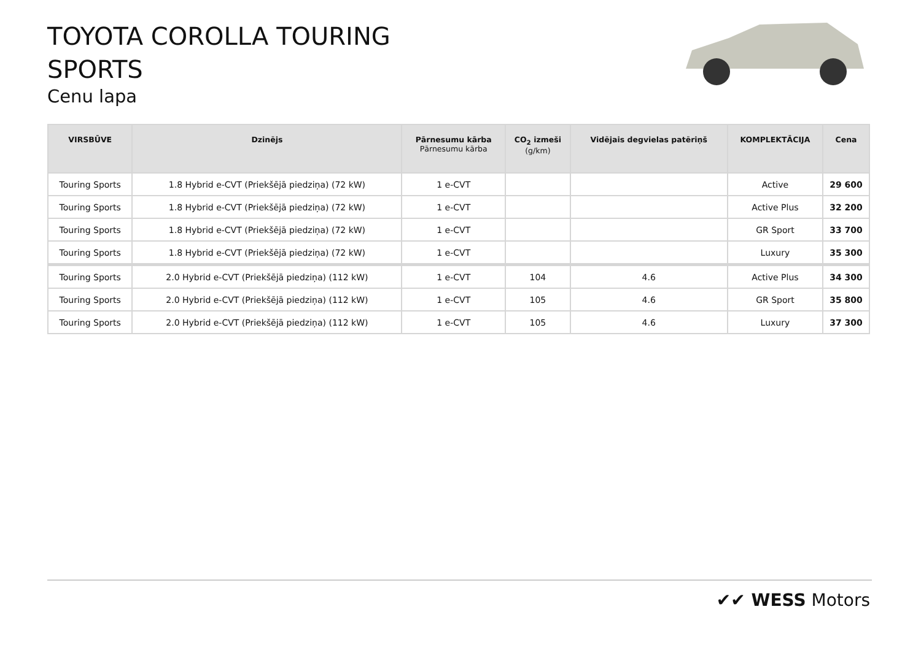TOYOTA COROLLA TOURING
SPORTS
Cenu lapa
| VIRSBŪVE | Dzinējs | Pārnesumu kārba Pārnesumu kārba | CO<sub>2</sub> izmeši (g/km) | Vidējais degvielas patēriņš | KOMPLEKTĀCIJA | Cena |
| --- | --- | --- | --- | --- | --- | --- |
| Touring Sports | 1.8 Hybrid e-CVT (Priekšējā piedziņa) (72 kW) | 1 e-CVT | | | Active | 29 600 |
| Touring Sports | 1.8 Hybrid e-CVT (Priekšējā piedziņa) (72 kW) | 1 e-CVT | | | Active Plus | 32 200 |
| Touring Sports | 1.8 Hybrid e-CVT (Priekšējā piedziņa) (72 kW) | 1 e-CVT | | | GR Sport | 33 700 |
| Touring Sports | 1.8 Hybrid e-CVT (Priekšējā piedziņa) (72 kW) | 1 e-CVT | | | Luxury | 35 300 |
| Touring Sports | 2.0 Hybrid e-CVT (Priekšējā piedziņa) (112 kW) | 1 e-CVT | 104 | 4.6 | Active Plus | 34 300 |
| Touring Sports | 2.0 Hybrid e-CVT (Priekšējā piedziņa) (112 kW) | 1 e-CVT | 105 | 4.6 | GR Sport | 35 800 |
| Touring Sports | 2.0 Hybrid e-CVT (Priekšējā piedziņa) (112 kW) | 1 e-CVT | 105 | 4.6 | Luxury | 37 300 |
✔✔ WESS Motors